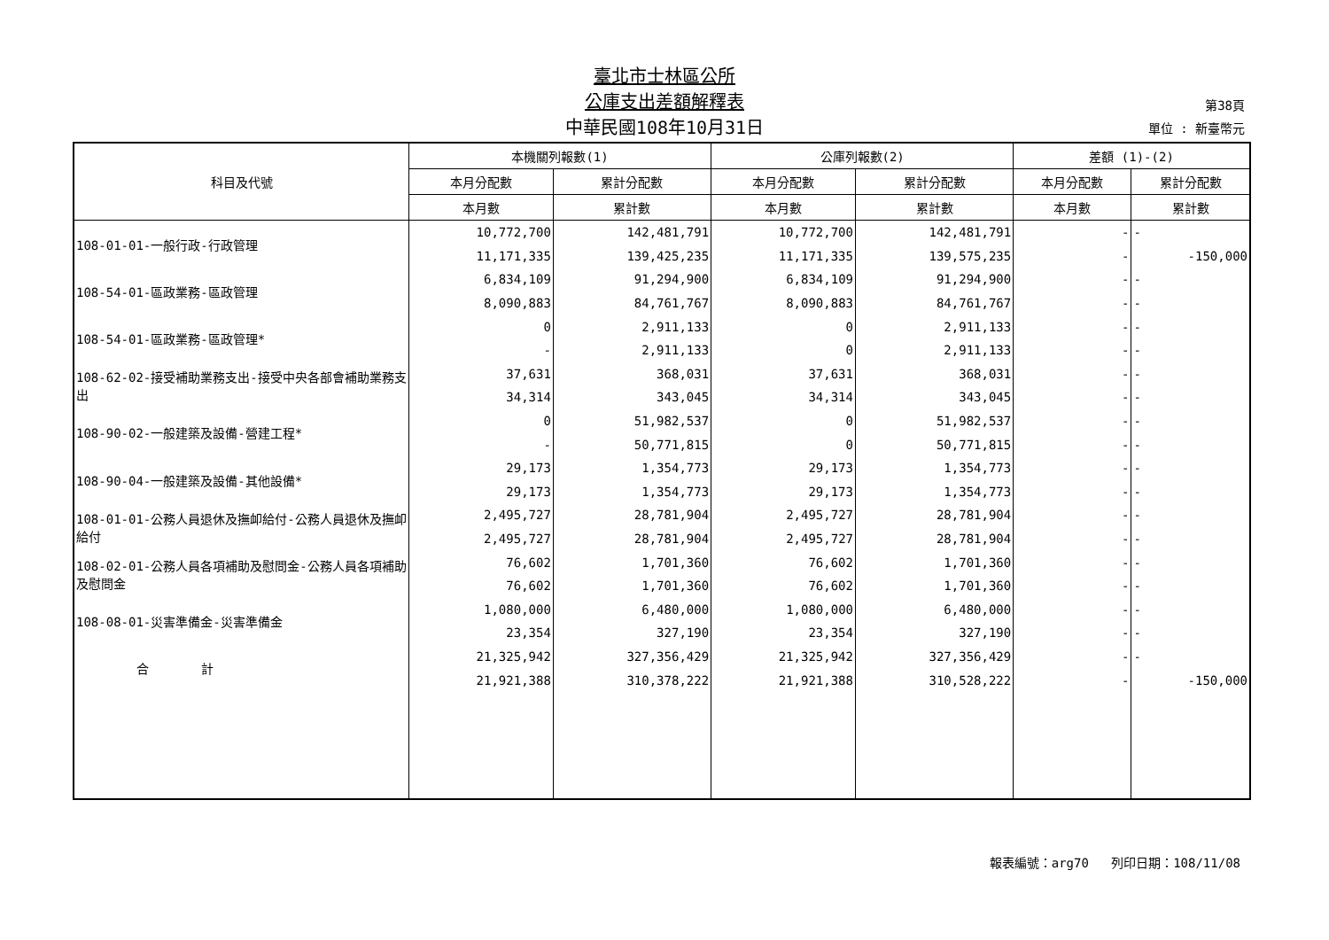臺北市士林區公所
公庫支出差額解釋表
中華民國108年10月31日
第38頁
單位 : 新臺幣元
| 科目及代號 | 本機關列報數(1) | | 公庫列報數(2) | | 差額 (1)-(2) | |
| --- | --- | --- | --- | --- | --- | --- |
| | 本月分配數 | 累計分配數 | 本月分配數 | 累計分配數 | 本月分配數 | 累計分配數 |
| | 本月數 | 累計數 | 本月數 | 累計數 | 本月數 | 累計數 |
| 108-01-01-一般行政-行政管理 | 10,772,700 | 142,481,791 | 10,772,700 | 142,481,791 | - | - |
| | 11,171,335 | 139,425,235 | 11,171,335 | 139,575,235 | - | -150,000 |
| 108-54-01-區政業務-區政管理 | 6,834,109 | 91,294,900 | 6,834,109 | 91,294,900 | - | - |
| | 8,090,883 | 84,761,767 | 8,090,883 | 84,761,767 | - | - |
| 108-54-01-區政業務-區政管理* | 0 | 2,911,133 | 0 | 2,911,133 | - | - |
| | - | 2,911,133 | 0 | 2,911,133 | - | - |
| 108-62-02-接受補助業務支出-接受中央各部會補助業務支出 | 37,631 | 368,031 | 37,631 | 368,031 | - | - |
| | 34,314 | 343,045 | 34,314 | 343,045 | - | - |
| 108-90-02-一般建築及設備-營建工程* | 0 | 51,982,537 | 0 | 51,982,537 | - | - |
| | - | 50,771,815 | 0 | 50,771,815 | - | - |
| 108-90-04-一般建築及設備-其他設備* | 29,173 | 1,354,773 | 29,173 | 1,354,773 | - | - |
| | 29,173 | 1,354,773 | 29,173 | 1,354,773 | - | - |
| 108-01-01-公務人員退休及撫卹給付-公務人員退休及撫卹給付 | 2,495,727 | 28,781,904 | 2,495,727 | 28,781,904 | - | - |
| | 2,495,727 | 28,781,904 | 2,495,727 | 28,781,904 | - | - |
| 108-02-01-公務人員各項補助及慰問金-公務人員各項補助及慰問金 | 76,602 | 1,701,360 | 76,602 | 1,701,360 | - | - |
| | 76,602 | 1,701,360 | 76,602 | 1,701,360 | - | - |
| 108-08-01-災害準備金-災害準備金 | 1,080,000 | 6,480,000 | 1,080,000 | 6,480,000 | - | - |
| | 23,354 | 327,190 | 23,354 | 327,190 | - | - |
| 合 計 | 21,325,942 | 327,356,429 | 21,325,942 | 327,356,429 | - | - |
| | 21,921,388 | 310,378,222 | 21,921,388 | 310,528,222 | - | -150,000 |
報表編號：arg70 列印日期：108/11/08